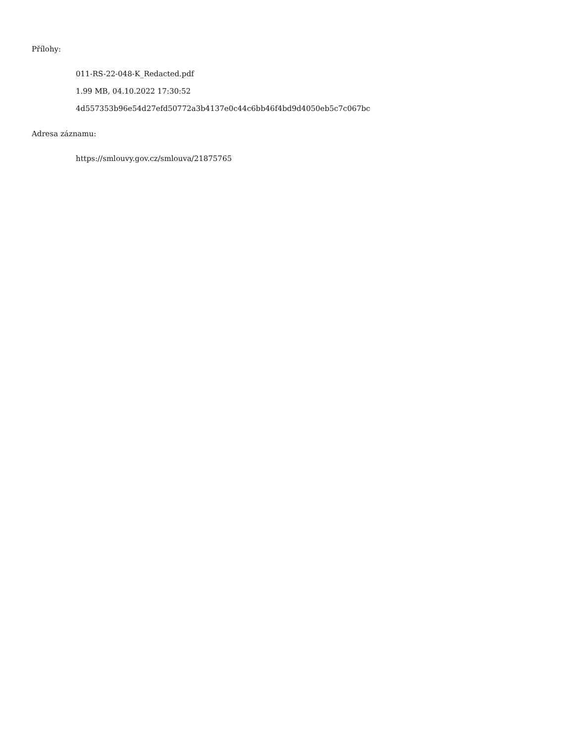Přílohy:
011-RS-22-048-K_Redacted.pdf
1.99 MB, 04.10.2022 17:30:52
4d557353b96e54d27efd50772a3b4137e0c44c6bb46f4bd9d4050eb5c7c067bc
Adresa záznamu:
https://smlouvy.gov.cz/smlouva/21875765